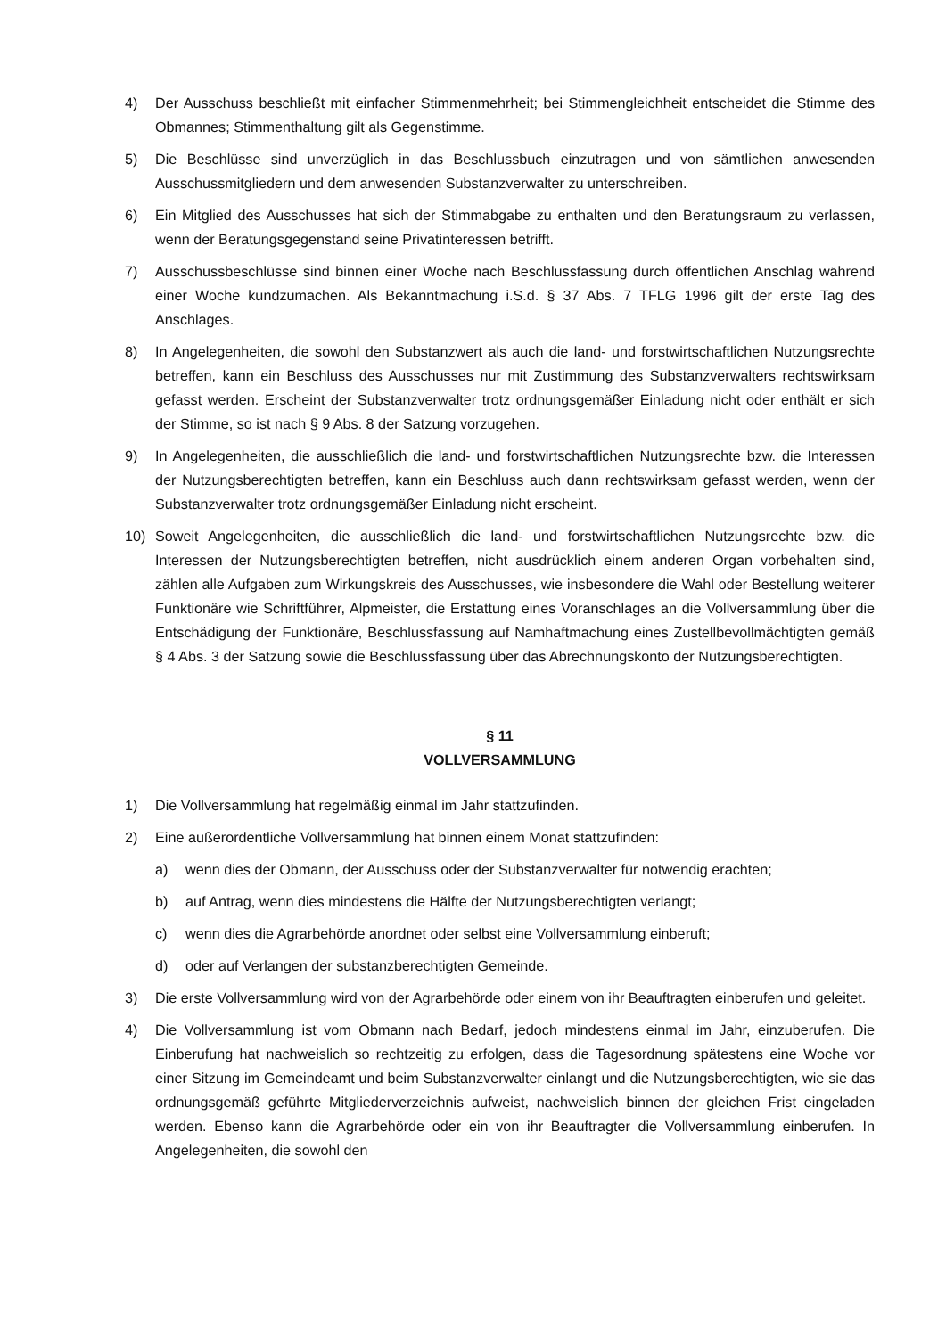4) Der Ausschuss beschließt mit einfacher Stimmenmehrheit; bei Stimmengleichheit entscheidet die Stimme des Obmannes; Stimmenthaltung gilt als Gegenstimme.
5) Die Beschlüsse sind unverzüglich in das Beschlussbuch einzutragen und von sämtlichen anwesenden Ausschussmitgliedern und dem anwesenden Substanzverwalter zu unterschreiben.
6) Ein Mitglied des Ausschusses hat sich der Stimmabgabe zu enthalten und den Beratungsraum zu verlassen, wenn der Beratungsgegenstand seine Privatinteressen betrifft.
7) Ausschussbeschlüsse sind binnen einer Woche nach Beschlussfassung durch öffentlichen Anschlag während einer Woche kundzumachen. Als Bekanntmachung i.S.d. § 37 Abs. 7 TFLG 1996 gilt der erste Tag des Anschlages.
8) In Angelegenheiten, die sowohl den Substanzwert als auch die land- und forstwirtschaftlichen Nutzungsrechte betreffen, kann ein Beschluss des Ausschusses nur mit Zustimmung des Substanzverwalters rechtswirksam gefasst werden. Erscheint der Substanzverwalter trotz ordnungsgemäßer Einladung nicht oder enthält er sich der Stimme, so ist nach § 9 Abs. 8 der Satzung vorzugehen.
9) In Angelegenheiten, die ausschließlich die land- und forstwirtschaftlichen Nutzungsrechte bzw. die Interessen der Nutzungsberechtigten betreffen, kann ein Beschluss auch dann rechtswirksam gefasst werden, wenn der Substanzverwalter trotz ordnungsgemäßer Einladung nicht erscheint.
10) Soweit Angelegenheiten, die ausschließlich die land- und forstwirtschaftlichen Nutzungsrechte bzw. die Interessen der Nutzungsberechtigten betreffen, nicht ausdrücklich einem anderen Organ vorbehalten sind, zählen alle Aufgaben zum Wirkungskreis des Ausschusses, wie insbesondere die Wahl oder Bestellung weiterer Funktionäre wie Schriftführer, Alpmeister, die Erstattung eines Voranschlages an die Vollversammlung über die Entschädigung der Funktionäre, Beschlussfassung auf Namhaftmachung eines Zustellbevollmächtigten gemäß § 4 Abs. 3 der Satzung sowie die Beschlussfassung über das Abrechnungskonto der Nutzungsberechtigten.
§ 11
VOLLVERSAMMLUNG
1) Die Vollversammlung hat regelmäßig einmal im Jahr stattzufinden.
2) Eine außerordentliche Vollversammlung hat binnen einem Monat stattzufinden:
a) wenn dies der Obmann, der Ausschuss oder der Substanzverwalter für notwendig erachten;
b) auf Antrag, wenn dies mindestens die Hälfte der Nutzungsberechtigten verlangt;
c) wenn dies die Agrarbehörde anordnet oder selbst eine Vollversammlung einberuft;
d) oder auf Verlangen der substanzberechtigten Gemeinde.
3) Die erste Vollversammlung wird von der Agrarbehörde oder einem von ihr Beauftragten einberufen und geleitet.
4) Die Vollversammlung ist vom Obmann nach Bedarf, jedoch mindestens einmal im Jahr, einzuberufen. Die Einberufung hat nachweislich so rechtzeitig zu erfolgen, dass die Tagesordnung spätestens eine Woche vor einer Sitzung im Gemeindeamt und beim Substanzverwalter einlangt und die Nutzungsberechtigten, wie sie das ordnungsgemäß geführte Mitgliederverzeichnis aufweist, nachweislich binnen der gleichen Frist eingeladen werden. Ebenso kann die Agrarbehörde oder ein von ihr Beauftragter die Vollversammlung einberufen. In Angelegenheiten, die sowohl den